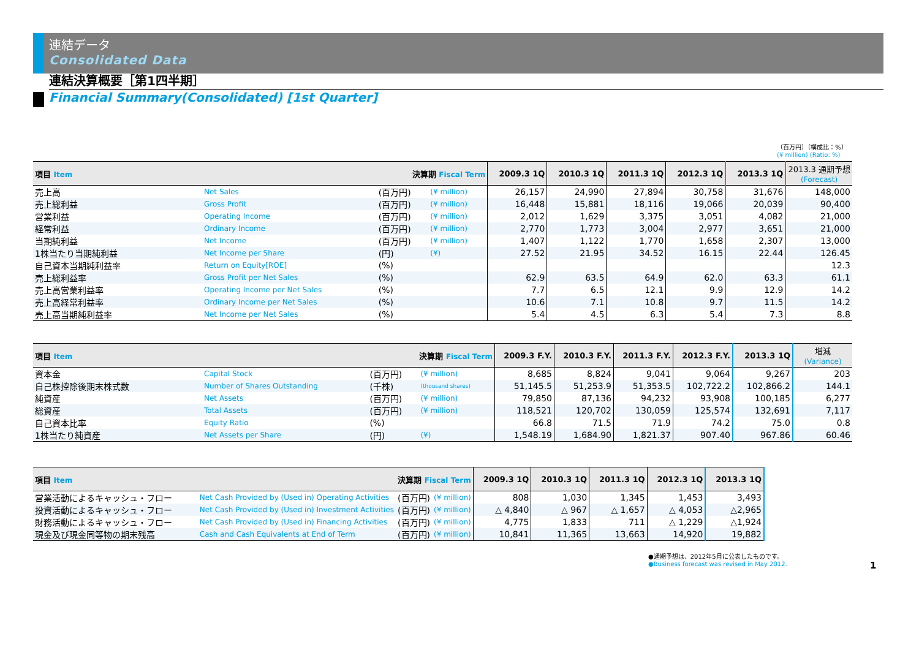連結データ
Consolidated Data
連結決算概要［第1四半期］
Financial Summary(Consolidated) [1st Quarter]
（百万円）（構成比：%）
(¥ million) (Ratio: %)
| 項目 Item | | 決算期 Fiscal Term | | 2009.3 1Q | 2010.3 1Q | 2011.3 1Q | 2012.3 1Q | 2013.3 1Q | 2013.3 通期予想 (Forecast) |
| --- | --- | --- | --- | --- | --- | --- | --- | --- | --- |
| 売上高 | Net Sales | (百万円) | (¥ million) | 26,157 | 24,990 | 27,894 | 30,758 | 31,676 | 148,000 |
| 売上総利益 | Gross Profit | (百万円) | (¥ million) | 16,448 | 15,881 | 18,116 | 19,066 | 20,039 | 90,400 |
| 営業利益 | Operating Income | (百万円) | (¥ million) | 2,012 | 1,629 | 3,375 | 3,051 | 4,082 | 21,000 |
| 経常利益 | Ordinary Income | (百万円) | (¥ million) | 2,770 | 1,773 | 3,004 | 2,977 | 3,651 | 21,000 |
| 当期純利益 | Net Income | (百万円) | (¥ million) | 1,407 | 1,122 | 1,770 | 1,658 | 2,307 | 13,000 |
| 1株当たり当期純利益 | Net Income per Share | (円) | (¥) | 27.52 | 21.95 | 34.52 | 16.15 | 22.44 | 126.45 |
| 自己資本当期純利益率 | Return on Equity[ROE] | (%) | | | | | | | 12.3 |
| 売上総利益率 | Gross Profit per Net Sales | (%) | | 62.9 | 63.5 | 64.9 | 62.0 | 63.3 | 61.1 |
| 売上高営業利益率 | Operating Income per Net Sales | (%) | | 7.7 | 6.5 | 12.1 | 9.9 | 12.9 | 14.2 |
| 売上高経常利益率 | Ordinary Income per Net Sales | (%) | | 10.6 | 7.1 | 10.8 | 9.7 | 11.5 | 14.2 |
| 売上高当期純利益率 | Net Income per Net Sales | (%) | | 5.4 | 4.5 | 6.3 | 5.4 | 7.3 | 8.8 |
| 項目 Item | | 決算期 Fiscal Term | | 2009.3 F.Y. | 2010.3 F.Y. | 2011.3 F.Y. | 2012.3 F.Y. | 2013.3 1Q | 増減 (Variance) |
| --- | --- | --- | --- | --- | --- | --- | --- | --- | --- |
| 資本金 | Capital Stock | (百万円) | (¥ million) | 8,685 | 8,824 | 9,041 | 9,064 | 9,267 | 203 |
| 自己株控除後期末株式数 | Number of Shares Outstanding | (千株) | (thousand shares) | 51,145.5 | 51,253.9 | 51,353.5 | 102,722.2 | 102,866.2 | 144.1 |
| 純資産 | Net Assets | (百万円) | (¥ million) | 79,850 | 87,136 | 94,232 | 93,908 | 100,185 | 6,277 |
| 総資産 | Total Assets | (百万円) | (¥ million) | 118,521 | 120,702 | 130,059 | 125,574 | 132,691 | 7,117 |
| 自己資本比率 | Equity Ratio | (%) | | 66.8 | 71.5 | 71.9 | 74.2 | 75.0 | 0.8 |
| 1株当たり純資産 | Net Assets per Share | (円) | (¥) | 1,548.19 | 1,684.90 | 1,821.37 | 907.40 | 967.86 | 60.46 |
| 項目 Item | | 決算期 Fiscal Term | | 2009.3 1Q | 2010.3 1Q | 2011.3 1Q | 2012.3 1Q | 2013.3 1Q |
| --- | --- | --- | --- | --- | --- | --- | --- | --- |
| 営業活動によるキャッシュ・フロー | Net Cash Provided by (Used in) Operating Activities | (百万円) | (¥ million) | 808 | 1,030 | 1,345 | 1,453 | 3,493 |
| 投資活動によるキャッシュ・フロー | Net Cash Provided by (Used in) Investment Activities | (百万円) | (¥ million) | △ 4,840 | △ 967 | △ 1,657 | △ 4,053 | △2,965 |
| 財務活動によるキャッシュ・フロー | Net Cash Provided by (Used in) Financing Activities | (百万円) | (¥ million) | 4,775 | 1,833 | 711 | △ 1,229 | △1,924 |
| 現金及び現金同等物の期末残高 | Cash and Cash Equivalents at End of Term | (百万円) | (¥ million) | 10,841 | 11,365 | 13,663 | 14,920 | 19,882 |
●通期予想は、2012年5月に公表したものです。
●Business forecast was revised in May 2012.
1